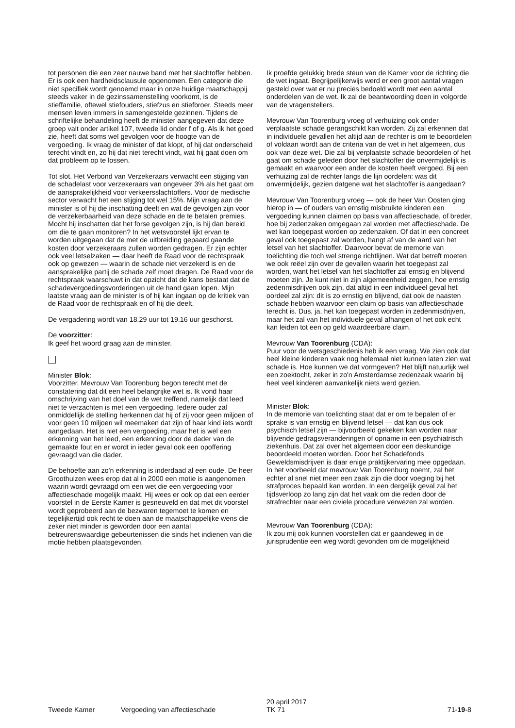tot personen die een zeer nauwe band met het slachtoffer hebben. Er is ook een hardheidsclausule opgenomen. Een categorie die niet specifiek wordt genoemd maar in onze huidige maatschappij steeds vaker in de gezinssamenstelling voorkomt, is de stieffamilie, oftewel stiefouders, stiefzus en stiefbroer. Steeds meer mensen leven immers in samengestelde gezinnen. Tijdens de schriftelijke behandeling heeft de minister aangegeven dat deze groep valt onder artikel 107, tweede lid onder f of g. Als ik het goed zie, heeft dat soms wel gevolgen voor de hoogte van de vergoeding. Ik vraag de minister of dat klopt, of hij dat onderscheid terecht vindt en, zo hij dat niet terecht vindt, wat hij gaat doen om dat probleem op te lossen.
Tot slot. Het Verbond van Verzekeraars verwacht een stijging van de schadelast voor verzekeraars van ongeveer 3% als het gaat om de aansprakelijkheid voor verkeersslachtoffers. Voor de medische sector verwacht het een stijging tot wel 15%. Mijn vraag aan de minister is of hij die inschatting deelt en wat de gevolgen zijn voor de verzekerbaarheid van deze schade en de te betalen premies. Mocht hij inschatten dat het forse gevolgen zijn, is hij dan bereid om die te gaan monitoren? In het wetsvoorstel lijkt ervan te worden uitgegaan dat de met de uitbreiding gepaard gaande kosten door verzekeraars zullen worden gedragen. Er zijn echter ook veel letselzaken — daar heeft de Raad voor de rechtspraak ook op gewezen — waarin de schade niet verzekerd is en de aansprakelijke partij de schade zelf moet dragen. De Raad voor de rechtspraak waarschuwt in dat opzicht dat de kans bestaat dat de schadevergoedingsvorderingen uit de hand gaan lopen. Mijn laatste vraag aan de minister is of hij kan ingaan op de kritiek van de Raad voor de rechtspraak en of hij die deelt.
De vergadering wordt van 18.29 uur tot 19.16 uur geschorst.
De voorzitter:
Ik geef het woord graag aan de minister.
Minister Blok:
Voorzitter. Mevrouw Van Toorenburg begon terecht met de constatering dat dit een heel belangrijke wet is. Ik vond haar omschrijving van het doel van de wet treffend, namelijk dat leed niet te verzachten is met een vergoeding. Iedere ouder zal onmiddellijk de stelling herkennen dat hij of zij voor geen miljoen of voor geen 10 miljoen wil meemaken dat zijn of haar kind iets wordt aangedaan. Het is niet een vergoeding, maar het is wel een erkenning van het leed, een erkenning door de dader van de gemaakte fout en er wordt in ieder geval ook een opoffering gevraagd van die dader.
De behoefte aan zo'n erkenning is inderdaad al een oude. De heer Groothuizen wees erop dat al in 2000 een motie is aangenomen waarin wordt gevraagd om een wet die een vergoeding voor affectieschade mogelijk maakt. Hij wees er ook op dat een eerder voorstel in de Eerste Kamer is gesneuveld en dat met dit voorstel wordt geprobeerd aan de bezwaren tegemoet te komen en tegelijkertijd ook recht te doen aan de maatschappelijke wens die zeker niet minder is geworden door een aantal betreurenswaardige gebeurtenissen die sinds het indienen van die motie hebben plaatsgevonden.
Ik proefde gelukkig brede steun van de Kamer voor de richting die de wet ingaat. Begrijpelijkerwijs werd er een groot aantal vragen gesteld over wat er nu precies bedoeld wordt met een aantal onderdelen van de wet. Ik zal de beantwoording doen in volgorde van de vragenstellers.
Mevrouw Van Toorenburg vroeg of verhuizing ook onder verplaatste schade gerangschikt kan worden. Zij zal erkennen dat in individuele gevallen het altijd aan de rechter is om te beoordelen of voldaan wordt aan de criteria van de wet in het algemeen, dus ook van deze wet. Die zal bij verplaatste schade beoordelen of het gaat om schade geleden door het slachtoffer die onvermijdelijk is gemaakt en waarvoor een ander de kosten heeft vergoed. Bij een verhuizing zal de rechter langs die lijn oordelen: was dit onvermijdelijk, gezien datgene wat het slachtoffer is aangedaan?
Mevrouw Van Toorenburg vroeg — ook de heer Van Oosten ging hierop in — of ouders van ernstig misbruikte kinderen een vergoeding kunnen claimen op basis van affectieschade, of breder, hoe bij zedenzaken omgegaan zal worden met affectieschade. De wet kan toegepast worden op zedenzaken. Of dat in een concreet geval ook toegepast zal worden, hangt af van de aard van het letsel van het slachtoffer. Daarvoor bevat de memorie van toelichting die toch wel strenge richtlijnen. Wat dat betreft moeten we ook reëel zijn over de gevallen waarin het toegepast zal worden, want het letsel van het slachtoffer zal ernstig en blijvend moeten zijn. Je kunt niet in zijn algemeenheid zeggen, hoe ernstig zedenmisdrijven ook zijn, dat altijd in een individueel geval het oordeel zal zijn: dit is zo ernstig en blijvend, dat ook de naasten schade hebben waarvoor een claim op basis van affectieschade terecht is. Dus, ja, het kan toegepast worden in zedenmisdrijven, maar het zal van het individuele geval afhangen of het ook echt kan leiden tot een op geld waardeerbare claim.
Mevrouw Van Toorenburg (CDA):
Puur voor de wetsgeschiedenis heb ik een vraag. We zien ook dat heel kleine kinderen vaak nog helemaal niet kunnen laten zien wat schade is. Hoe kunnen we dat vormgeven? Het blijft natuurlijk wel een zoektocht, zeker in zo'n Amsterdamse zedenzaak waarin bij heel veel kinderen aanvankelijk niets werd gezien.
Minister Blok:
In de memorie van toelichting staat dat er om te bepalen of er sprake is van ernstig en blijvend letsel — dat kan dus ook psychisch letsel zijn — bijvoorbeeld gekeken kan worden naar blijvende gedragsveranderingen of opname in een psychiatrisch ziekenhuis. Dat zal over het algemeen door een deskundige beoordeeld moeten worden. Door het Schadefonds Geweldsmisdrijven is daar enige praktijkervaring mee opgedaan. In het voorbeeld dat mevrouw Van Toorenburg noemt, zal het echter al snel niet meer een zaak zijn die door voeging bij het strafproces bepaald kan worden. In een dergelijk geval zal het tijdsverloop zo lang zijn dat het vaak om die reden door de strafrechter naar een civiele procedure verwezen zal worden.
Mevrouw Van Toorenburg (CDA):
Ik zou mij ook kunnen voorstellen dat er gaandeweg in de jurisprudentie een weg wordt gevonden om de mogelijkheid
Tweede Kamer
Vergoeding van affectieschade
20 april 2017
TK 71
71-19-8